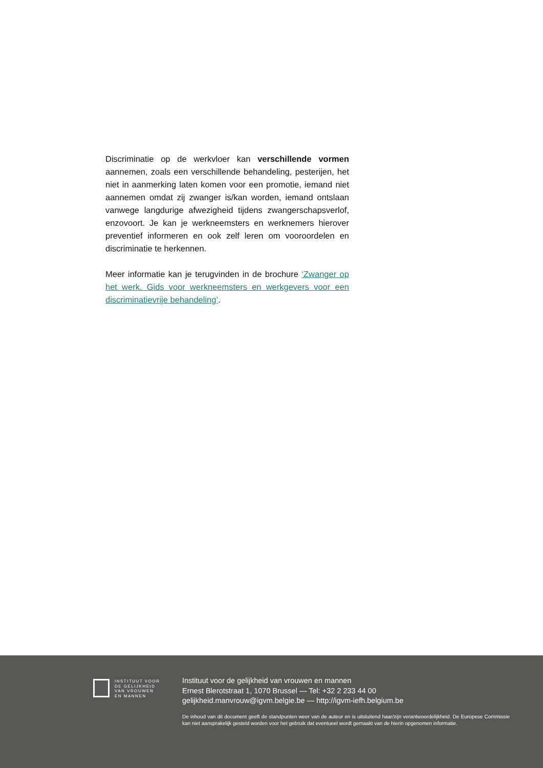Discriminatie op de werkvloer kan verschillende vormen aannemen, zoals een verschillende behandeling, pesterijen, het niet in aanmerking laten komen voor een promotie, iemand niet aannemen omdat zij zwanger is/kan worden, iemand ontslaan vanwege langdurige afwezigheid tijdens zwangerschapsverlof, enzovoort. Je kan je werkneemsters en werknemers hierover preventief informeren en ook zelf leren om vooroordelen en discriminatie te herkennen.
Meer informatie kan je terugvinden in de brochure ‘Zwanger op het werk. Gids voor werkneemsters en werkgevers voor een discriminatievrije behandeling’.
INSTITUUT VOOR
DE GELIJKHEID
VAN VROUWEN
EN MANNEN
Instituut voor de gelijkheid van vrouwen en mannen
Ernest Blerotstraat 1, 1070 Brussel — Tel: +32 2 233 44 00
gelijkheid.manvrouw@igvm.belgie.be — http://igvm-iefh.belgium.be
De inhoud van dit document geeft de standpunten weer van de auteur en is uitsluitend haar/zijn verantwoordelijkheid. De Europese Commissie kan niet aansprakelijk gesteld worden voor het gebruik dat eventueel wordt gemaakt van de hierin opgenomen informatie.